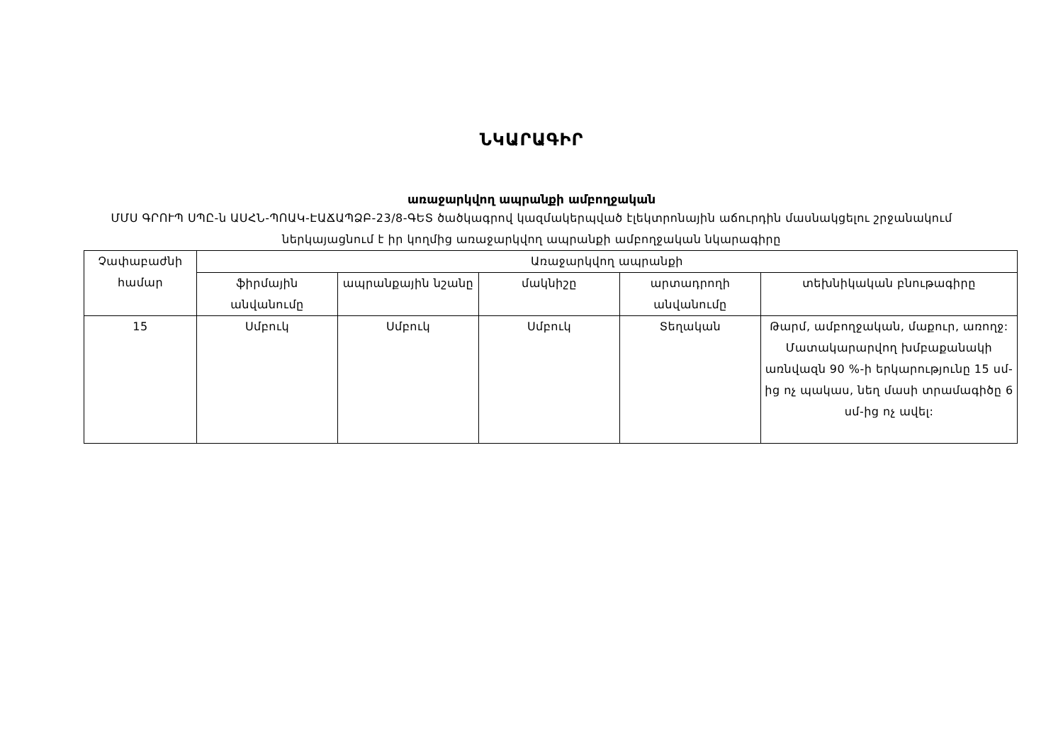ՆԿԱՐԱԳԻՐ
առաջարկվող ապրանքի ամբողջական
ՄՄՍ ԳՐՈՒՊ ՍՊԸ-ն ԱՍՀՆ-ՊՈԱԿ-ԷԱՃԱՊՁԲ-23/8-ԳԵՏ ծածկագրով կազմակերպված էլեկտրոնային աճուրդին մասնակցելու շրջանակում ներկայացնում է իր կողմից առաջարկվող ապրանքի ամբողջական նկարագիրը
| Չափաբաժնի համար | Առաջարկվող ապրանքի | | | | |
| --- | --- | --- | --- | --- | --- |
| | ֆիրմային անվանումը | ապրանքային նշանը | մակնիշը | արտադրողի անվանումը | տեխնիկական բնութագիրը |
| 15 | Սմբուկ | Սմբուկ | Սմբուկ | Տեղական | Թարմ, ամբողջական, մաքուր, առողջ: Մատակարարվող խմբաքանակի առնվազն 90 %-ի երկարությունը 15 սմ-ից ոչ պակաս, նեղ մասի տրամագիծը 6 սմ-ից ոչ ավել: |